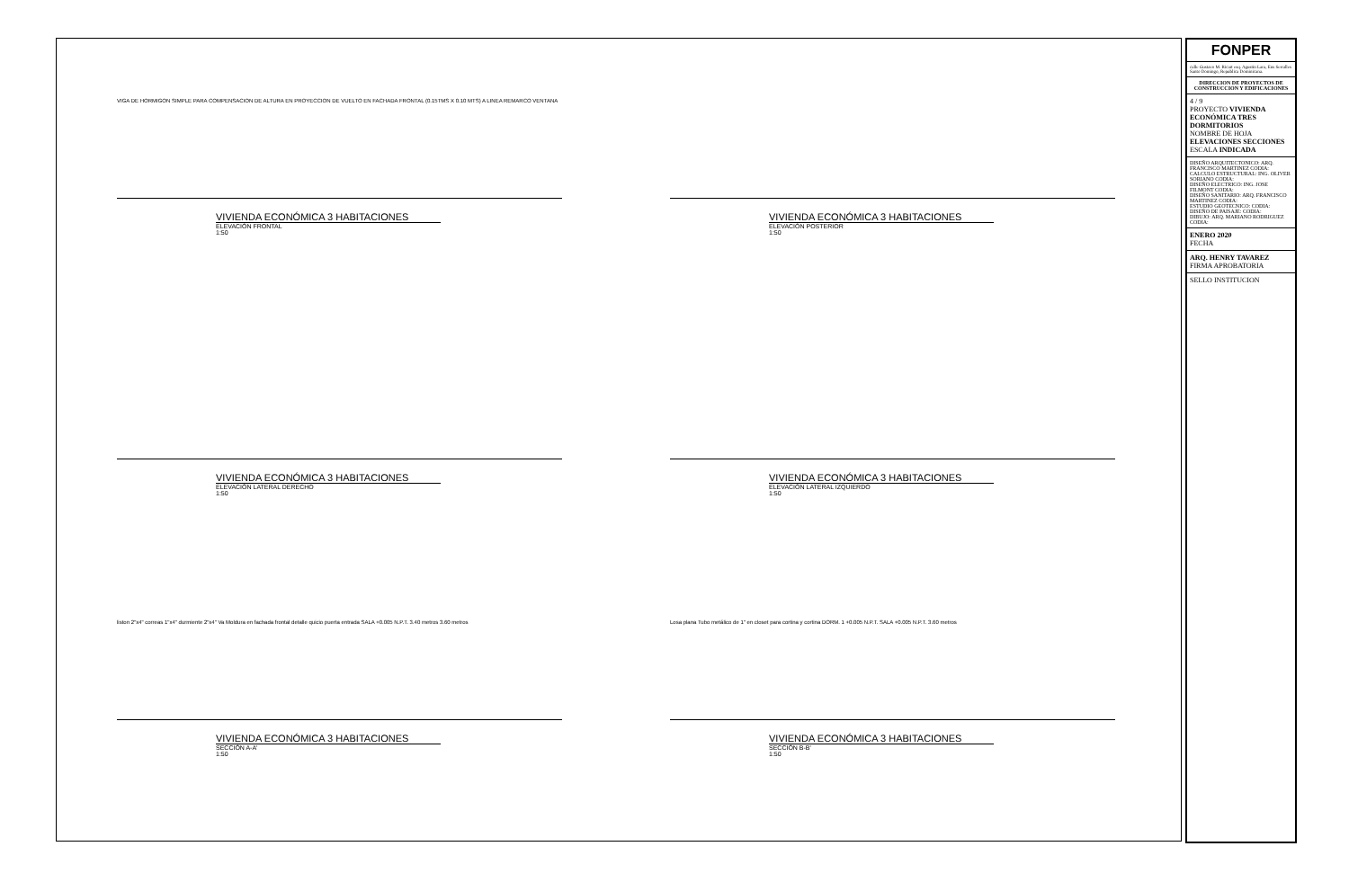VIGA DE HORMIGON SIMPLE PARA COMPENSACION DE ALTURA EN PROYECCION DE VUELTO EN FACHADA FRONTAL (0.15TMS X 0.10 MTS) A LINEA REMARCO VENTANA
VIVIENDA ECONÓMICA 3 HABITACIONES
ELEVACIÓN FRONTAL
1:50
VIVIENDA ECONÓMICA 3 HABITACIONES
ELEVACIÓN POSTERIOR
1:50
VIVIENDA ECONÓMICA 3 HABITACIONES
ELEVACIÓN LATERAL DERECHO
1:50
VIVIENDA ECONÓMICA 3 HABITACIONES
ELEVACIÓN LATERAL IZQUIERDO
1:50
liston 2"x4" correas 1"x4" durmiente 2"x4" Va Moldura en fachada frontal detalle quicio puerta entrada SALA +0.005 N.P.T. 3.40 metros 3.60 metros
VIVIENDA ECONÓMICA 3 HABITACIONES
SECCIÓN A-A'
1:50
Losa plana Tubo metálico de 1" en closet para cortina y cortina DORM. 1 +0.005 N.P.T. SALA +0.005 N.P.T. 3.60 metros
VIVIENDA ECONÓMICA 3 HABITACIONES
SECCIÓN B-B'
1:50
FONPER
calle Gustavo M. Ricart esq. Agustin Lara, Ens Serralles Santo Domingo, Republica Dominicana.
DIRECCION DE PROYECTOS DE CONSTRUCCION Y EDIFICACIONES
4 / 9
PROYECTO VIVIENDA ECONÓMICA TRES DORMITORIOS
NOMBRE DE HOJA ELEVACIONES SECCIONES
ESCALA INDICADA
DISEÑO ARQUITECTONICO: ARQ. FRANCISCO MARTINEZ CODIA:
CALCULO ESTRUCTURAL: ING. OLIVER SORIANO CODIA:
DISEÑO ELECTRICO: ING. JOSE FILMONT CODIA:
DISEÑO SANITARIO: ARQ. FRANCISCO MARTINEZ CODIA:
ESTUDIO GEOTECNICO: CODIA:
DISEÑO DE PAISAJE: CODIA:
DIBUJO: ARQ. MARIANO RODRIGUEZ CODIA:
ENERO 2020
FECHA
ARQ. HENRY TAVAREZ
FIRMA APROBATORIA
SELLO INSTITUCION